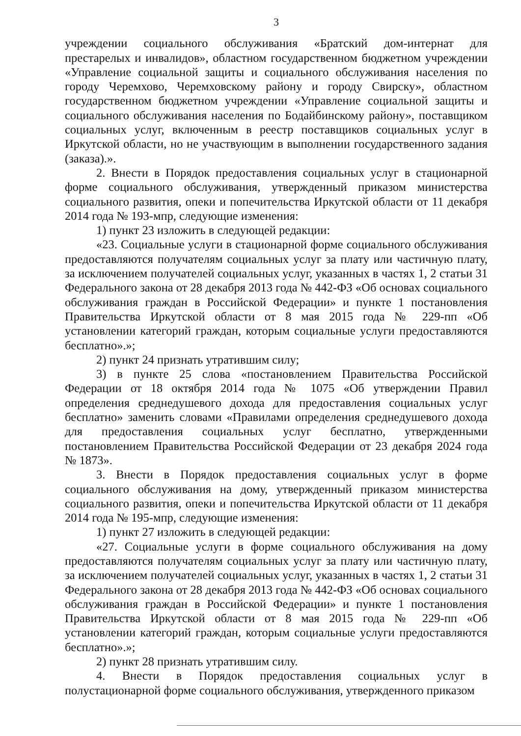3
учреждении социального обслуживания «Братский дом-интернат для престарелых и инвалидов», областном государственном бюджетном учреждении «Управление социальной защиты и социального обслуживания населения по городу Черемхово, Черемховскому району и городу Свирску», областном государственном бюджетном учреждении «Управление социальной защиты и социального обслуживания населения по Бодайбинскому району», поставщиком социальных услуг, включенным в реестр поставщиков социальных услуг в Иркутской области, но не участвующим в выполнении государственного задания (заказа).».
2. Внести в Порядок предоставления социальных услуг в стационарной форме социального обслуживания, утвержденный приказом министерства социального развития, опеки и попечительства Иркутской области от 11 декабря 2014 года № 193-мпр, следующие изменения:
1) пункт 23 изложить в следующей редакции:
«23. Социальные услуги в стационарной форме социального обслуживания предоставляются получателям социальных услуг за плату или частичную плату, за исключением получателей социальных услуг, указанных в частях 1, 2 статьи 31 Федерального закона от 28 декабря 2013 года № 442-ФЗ «Об основах социального обслуживания граждан в Российской Федерации» и пункте 1 постановления Правительства Иркутской области от 8 мая 2015 года № 229-пп «Об установлении категорий граждан, которым социальные услуги предоставляются бесплатно».»;
2) пункт 24 признать утратившим силу;
3) в пункте 25 слова «постановлением Правительства Российской Федерации от 18 октября 2014 года № 1075 «Об утверждении Правил определения среднедушевого дохода для предоставления социальных услуг бесплатно» заменить словами «Правилами определения среднедушевого дохода для предоставления социальных услуг бесплатно, утвержденными постановлением Правительства Российской Федерации от 23 декабря 2024 года № 1873».
3. Внести в Порядок предоставления социальных услуг в форме социального обслуживания на дому, утвержденный приказом министерства социального развития, опеки и попечительства Иркутской области от 11 декабря 2014 года № 195-мпр, следующие изменения:
1) пункт 27 изложить в следующей редакции:
«27. Социальные услуги в форме социального обслуживания на дому предоставляются получателям социальных услуг за плату или частичную плату, за исключением получателей социальных услуг, указанных в частях 1, 2 статьи 31 Федерального закона от 28 декабря 2013 года № 442-ФЗ «Об основах социального обслуживания граждан в Российской Федерации» и пункте 1 постановления Правительства Иркутской области от 8 мая 2015 года № 229-пп «Об установлении категорий граждан, которым социальные услуги предоставляются бесплатно».»;
2) пункт 28 признать утратившим силу.
4. Внести в Порядок предоставления социальных услуг в полустационарной форме социального обслуживания, утвержденного приказом